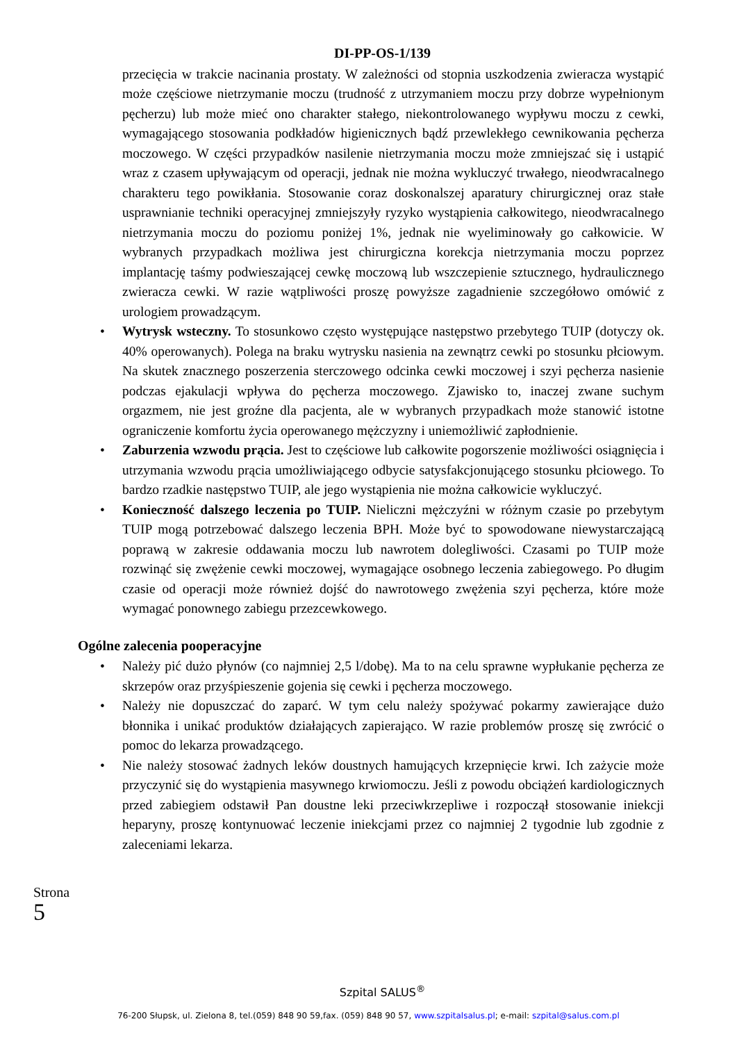DI-PP-OS-1/139
przecięcia w trakcie nacinania prostaty. W zależności od stopnia uszkodzenia zwieracza wystąpić może częściowe nietrzymanie moczu (trudność z utrzymaniem moczu przy dobrze wypełnionym pęcherzu) lub może mieć ono charakter stałego, niekontrolowanego wypływu moczu z cewki, wymagającego stosowania podkładów higienicznych bądź przewlekłego cewnikowania pęcherza moczowego. W części przypadków nasilenie nietrzymania moczu może zmniejszać się i ustąpić wraz z czasem upływającym od operacji, jednak nie można wykluczyć trwałego, nieodwracalnego charakteru tego powikłania. Stosowanie coraz doskonalszej aparatury chirurgicznej oraz stałe usprawnianie techniki operacyjnej zmniejszyły ryzyko wystąpienia całkowitego, nieodwracalnego nietrzymania moczu do poziomu poniżej 1%, jednak nie wyeliminowały go całkowicie. W wybranych przypadkach możliwa jest chirurgiczna korekcja nietrzymania moczu poprzez implantację taśmy podwieszającej cewkę moczową lub wszczepienie sztucznego, hydraulicznego zwieracza cewki. W razie wątpliwości proszę powyższe zagadnienie szczegółowo omówić z urologiem prowadzącym.
• Wytrysk wsteczny. To stosunkowo często występujące następstwo przebytego TUIP (dotyczy ok. 40% operowanych). Polega na braku wytrysku nasienia na zewnątrz cewki po stosunku płciowym. Na skutek znacznego poszerzenia sterczowego odcinka cewki moczowej i szyi pęcherza nasienie podczas ejakulacji wpływa do pęcherza moczowego. Zjawisko to, inaczej zwane suchym orgazmem, nie jest groźne dla pacjenta, ale w wybranych przypadkach może stanowić istotne ograniczenie komfortu życia operowanego mężczyzny i uniemożliwić zapłodnienie.
• Zaburzenia wzwodu prącia. Jest to częściowe lub całkowite pogorszenie możliwości osiągnięcia i utrzymania wzwodu prącia umożliwiającego odbycie satysfakcjonującego stosunku płciowego. To bardzo rzadkie następstwo TUIP, ale jego wystąpienia nie można całkowicie wykluczyć.
• Konieczność dalszego leczenia po TUIP. Nieliczni mężczyźni w różnym czasie po przebytym TUIP mogą potrzebować dalszego leczenia BPH. Może być to spowodowane niewystarczającą poprawą w zakresie oddawania moczu lub nawrotem dolegliwości. Czasami po TUIP może rozwinąć się zwężenie cewki moczowej, wymagające osobnego leczenia zabiegowego. Po długim czasie od operacji może również dojść do nawrotowego zwężenia szyi pęcherza, które może wymagać ponownego zabiegu przezcewkowego.
Ogólne zalecenia pooperacyjne
• Należy pić dużo płynów (co najmniej 2,5 l/dobę). Ma to na celu sprawne wypłukanie pęcherza ze skrzepów oraz przyśpieszenie gojenia się cewki i pęcherza moczowego.
• Należy nie dopuszczać do zaparć. W tym celu należy spożywać pokarmy zawierające dużo błonnika i unikać produktów działających zapierająco. W razie problemów proszę się zwrócić o pomoc do lekarza prowadzącego.
• Nie należy stosować żadnych leków doustnych hamujących krzepnięcie krwi. Ich zażycie może przyczynić się do wystąpienia masywnego krwiomoczu. Jeśli z powodu obciążeń kardiologicznych przed zabiegiem odstawił Pan doustne leki przeciwkrzepliwe i rozpoczął stosowanie iniekcji heparyny, proszę kontynuować leczenie iniekcjami przez co najmniej 2 tygodnie lub zgodnie z zaleceniami lekarza.
Strona 5
Szpital SALUS<sup>®</sup>
76-200 Słupsk, ul. Zielona 8, tel.(059) 848 90 59,fax. (059) 848 90 57, www.szpitalsalus.pl; e-mail: szpital@salus.com.pl